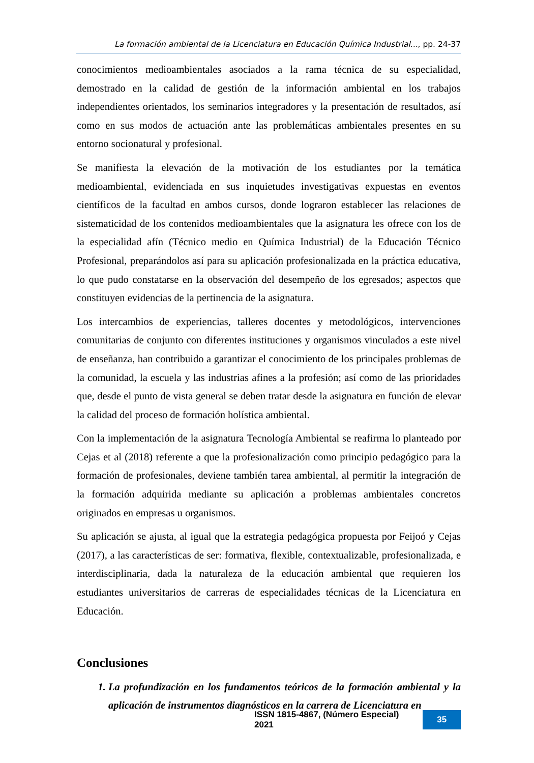La formación ambiental de la Licenciatura en Educación Química Industrial..., pp. 24-37
conocimientos medioambientales asociados a la rama técnica de su especialidad, demostrado en la calidad de gestión de la información ambiental en los trabajos independientes orientados, los seminarios integradores y la presentación de resultados, así como en sus modos de actuación ante las problemáticas ambientales presentes en su entorno socionatural y profesional.
Se manifiesta la elevación de la motivación de los estudiantes por la temática medioambiental, evidenciada en sus inquietudes investigativas expuestas en eventos científicos de la facultad en ambos cursos, donde lograron establecer las relaciones de sistematicidad de los contenidos medioambientales que la asignatura les ofrece con los de la especialidad afín (Técnico medio en Química Industrial) de la Educación Técnico Profesional, preparándolos así para su aplicación profesionalizada en la práctica educativa, lo que pudo constatarse en la observación del desempeño de los egresados; aspectos que constituyen evidencias de la pertinencia de la asignatura.
Los intercambios de experiencias, talleres docentes y metodológicos, intervenciones comunitarias de conjunto con diferentes instituciones y organismos vinculados a este nivel de enseñanza, han contribuido a garantizar el conocimiento de los principales problemas de la comunidad, la escuela y las industrias afines a la profesión; así como de las prioridades que, desde el punto de vista general se deben tratar desde la asignatura en función de elevar la calidad del proceso de formación holística ambiental.
Con la implementación de la asignatura Tecnología Ambiental se reafirma lo planteado por Cejas et al (2018) referente a que la profesionalización como principio pedagógico para la formación de profesionales, deviene también tarea ambiental, al permitir la integración de la formación adquirida mediante su aplicación a problemas ambientales concretos originados en empresas u organismos.
Su aplicación se ajusta, al igual que la estrategia pedagógica propuesta por Feijoó y Cejas (2017), a las características de ser: formativa, flexible, contextualizable, profesionalizada, e interdisciplinaria, dada la naturaleza de la educación ambiental que requieren los estudiantes universitarios de carreras de especialidades técnicas de la Licenciatura en Educación.
Conclusiones
1. La profundización en los fundamentos teóricos de la formación ambiental y la aplicación de instrumentos diagnósticos en la carrera de Licenciatura en
ISSN 1815-4867, (Número Especial) 2021 35